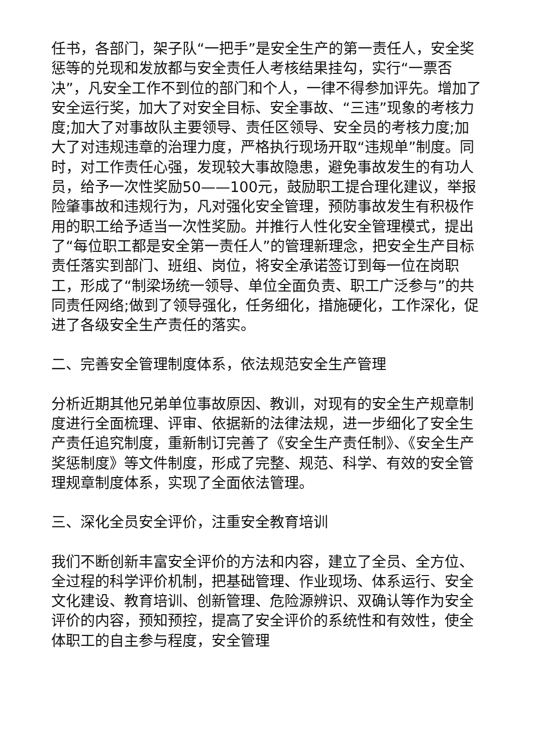任书，各部门，架子队“一把手”是安全生产的第一责任人，安全奖惩等的兑现和发放都与安全责任人考核结果挂勾，实行“一票否决”，凡安全工作不到位的部门和个人，一律不得参加评先。增加了安全运行奖，加大了对安全目标、安全事故、“三违”现象的考核力度;加大了对事故队主要领导、责任区领导、安全员的考核力度;加大了对违规违章的治理力度，严格执行现场开取“违规单”制度。同时，对工作责任心强，发现较大事故隐患，避免事故发生的有功人员，给予一次性奖励50——100元，鼓励职工提合理化建议，举报险肇事故和违规行为，凡对强化安全管理，预防事故发生有积极作用的职工给予适当一次性奖励。并推行人性化安全管理模式，提出了“每位职工都是安全第一责任人”的管理新理念，把安全生产目标责任落实到部门、班组、岗位，将安全承诺签订到每一位在岗职工，形成了“制梁场统一领导、单位全面负责、职工广泛参与”的共同责任网络;做到了领导强化，任务细化，措施硬化，工作深化，促进了各级安全生产责任的落实。
二、完善安全管理制度体系，依法规范安全生产管理
分析近期其他兄弟单位事故原因、教训，对现有的安全生产规章制度进行全面梳理、评审、依据新的法律法规，进一步细化了安全生产责任追究制度，重新制订完善了《安全生产责任制》、《安全生产奖惩制度》等文件制度，形成了完整、规范、科学、有效的安全管理规章制度体系，实现了全面依法管理。
三、深化全员安全评价，注重安全教育培训
我们不断创新丰富安全评价的方法和内容，建立了全员、全方位、全过程的科学评价机制，把基础管理、作业现场、体系运行、安全文化建设、教育培训、创新管理、危险源辨识、双确认等作为安全评价的内容，预知预控，提高了安全评价的系统性和有效性，使全体职工的自主参与程度，安全管理